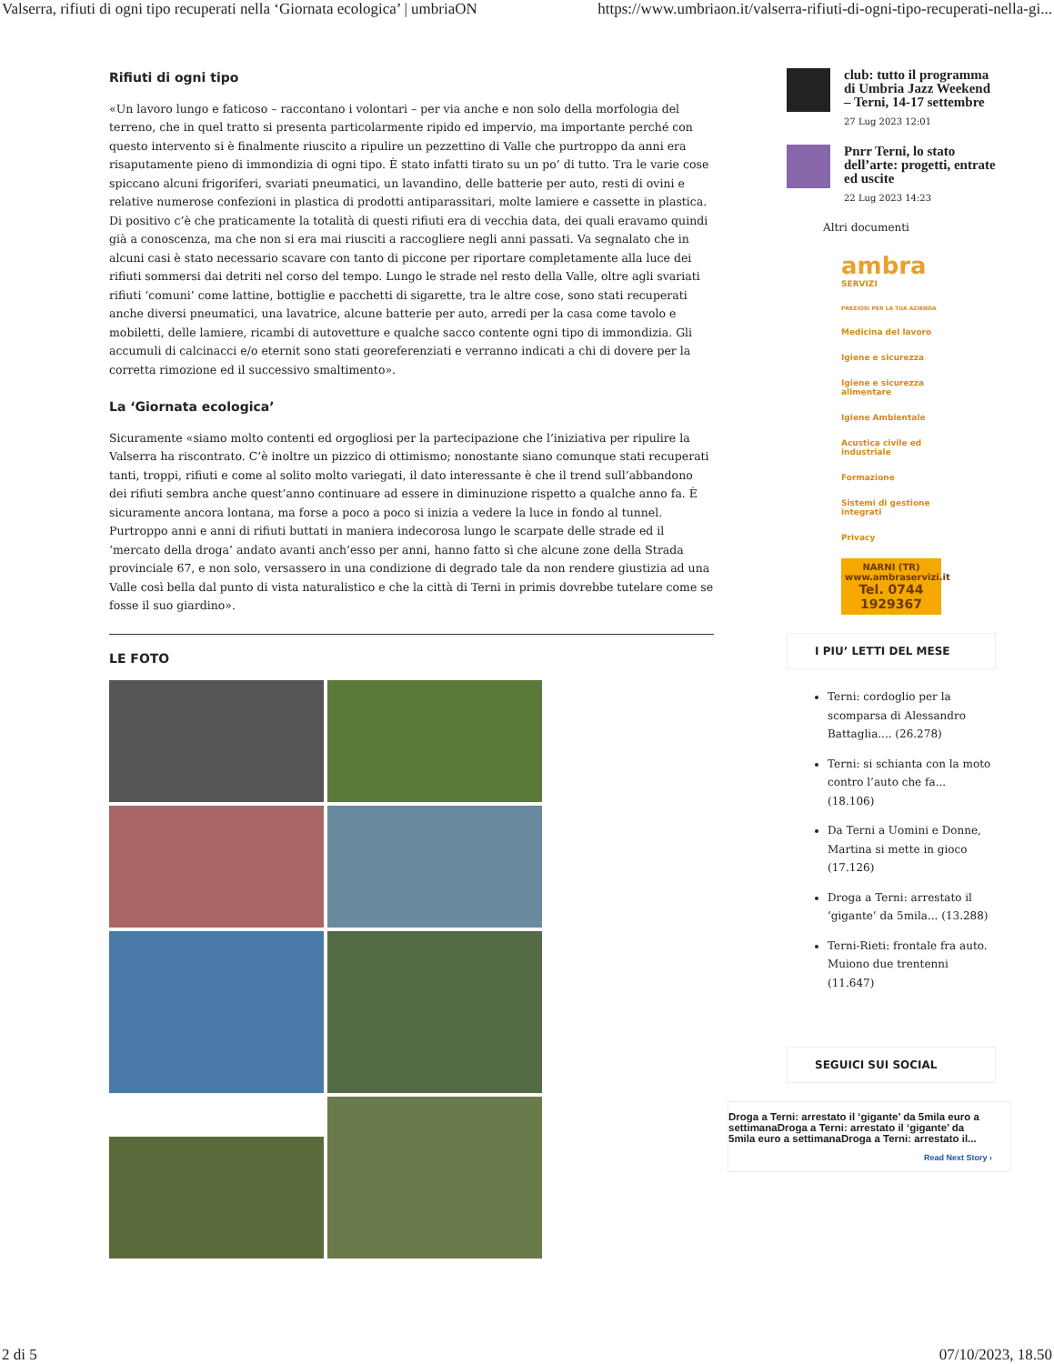Valserra, rifiuti di ogni tipo recuperati nella ‘Giornata ecologica’ | umbriaON https://www.umbriaon.it/valserra-rifiuti-di-ogni-tipo-recuperati-nella-gi...
Rifiuti di ogni tipo
«Un lavoro lungo e faticoso – raccontano i volontari – per via anche e non solo della morfologia del terreno, che in quel tratto si presenta particolarmente ripido ed impervio, ma importante perché con questo intervento si è finalmente riuscito a ripulire un pezzettino di Valle che purtroppo da anni era risaputamente pieno di immondizia di ogni tipo. È stato infatti tirato su un po’ di tutto. Tra le varie cose spiccano alcuni frigoriferi, svariati pneumatici, un lavandino, delle batterie per auto, resti di ovini e relative numerose confezioni in plastica di prodotti antiparassitari, molte lamiere e cassette in plastica. Di positivo c’è che praticamente la totalità di questi rifiuti era di vecchia data, dei quali eravamo quindi già a conoscenza, ma che non si era mai riusciti a raccogliere negli anni passati. Va segnalato che in alcuni casi è stato necessario scavare con tanto di piccone per riportare completamente alla luce dei rifiuti sommersi dai detriti nel corso del tempo. Lungo le strade nel resto della Valle, oltre agli svariati rifiuti ‘comuni’ come lattine, bottiglie e pacchetti di sigarette, tra le altre cose, sono stati recuperati anche diversi pneumatici, una lavatrice, alcune batterie per auto, arredi per la casa come tavolo e mobiletti, delle lamiere, ricambi di autovetture e qualche sacco contente ogni tipo di immondizia. Gli accumuli di calcinacci e/o eternit sono stati georeferenziati e verranno indicati a chi di dovere per la corretta rimozione ed il successivo smaltimento».
La ‘Giornata ecologica’
Sicuramente «siamo molto contenti ed orgogliosi per la partecipazione che l’iniziativa per ripulire la Valserra ha riscontrato. C’è inoltre un pizzico di ottimismo; nonostante siano comunque stati recuperati tanti, troppi, rifiuti e come al solito molto variegati, il dato interessante è che il trend sull’abbandono dei rifiuti sembra anche quest’anno continuare ad essere in diminuzione rispetto a qualche anno fa. È sicuramente ancora lontana, ma forse a poco a poco si inizia a vedere la luce in fondo al tunnel. Purtroppo anni e anni di rifiuti buttati in maniera indecorosa lungo le scarpate delle strade ed il ‘mercato della droga’ andato avanti anch’esso per anni, hanno fatto sì che alcune zone della Strada provinciale 67, e non solo, versassero in una condizione di degrado tale da non rendere giustizia ad una Valle così bella dal punto di vista naturalistico e che la città di Terni in primis dovrebbe tutelare come se fosse il suo giardino».
LE FOTO
club: tutto il programma di Umbria Jazz Weekend – Terni, 14-17 settembre
27 Lug 2023 12:01
Pnrr Terni, lo stato dell’arte: progetti, entrate ed uscite
22 Lug 2023 14:23
Altri documenti
ambra
SERVIZI
PREZIOSI PER LA TUA AZIENDA
Medicina del lavoro
Igiene e sicurezza
Igiene e sicurezza alimentare
Igiene Ambientale
Acustica civile ed industriale
Formazione
Sistemi di gestione integrati
Privacy
NARNI (TR)
www.ambraservizi.it
Tel. 0744 1929367
I PIU’ LETTI DEL MESE
Terni: cordoglio per la scomparsa di Alessandro Battaglia.... (26.278)
Terni: si schianta con la moto contro l’auto che fa... (18.106)
Da Terni a Uomini e Donne, Martina si mette in gioco (17.126)
Droga a Terni: arrestato il ‘gigante’ da 5mila... (13.288)
Terni-Rieti: frontale fra auto. Muiono due trentenni (11.647)
SEGUICI SUI SOCIAL
Droga a Terni: arrestato il ‘gigante’ da 5mila euro a settimanaDroga a Terni: arrestato il ‘gigante’ da 5mila euro a settimanaDroga a Terni: arrestato il...
Read Next Story ›
2 di 5 07/10/2023, 18.50